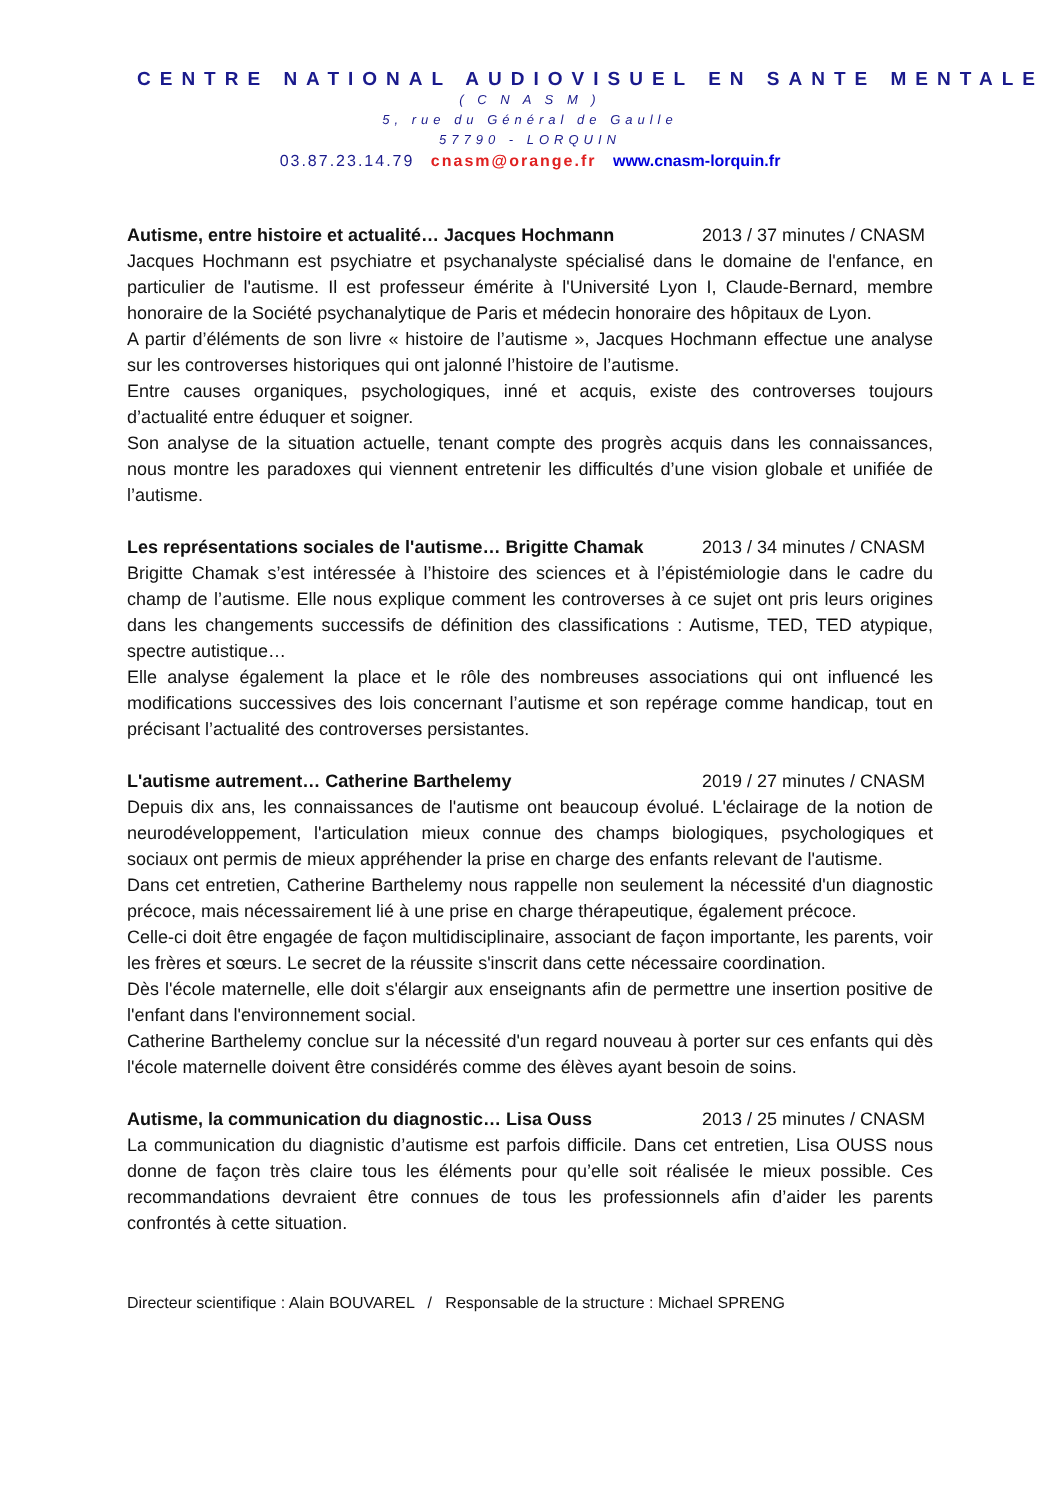CENTRE NATIONAL AUDIOVISUEL EN SANTE MENTALE
( C N A S M )
5, rue du Général de Gaulle
57790 - LORQUIN
03.87.23.14.79 cnasm@orange.fr www.cnasm-lorquin.fr
Autisme, entre histoire et actualité… Jacques Hochmann 2013 / 37 minutes / CNASM
Jacques Hochmann est psychiatre et psychanalyste spécialisé dans le domaine de l'enfance, en particulier de l'autisme. Il est professeur émérite à l'Université Lyon I, Claude-Bernard, membre honoraire de la Société psychanalytique de Paris et médecin honoraire des hôpitaux de Lyon.
A partir d’éléments de son livre « histoire de l’autisme », Jacques Hochmann effectue une analyse sur les controverses historiques qui ont jalonné l’histoire de l’autisme.
Entre causes organiques, psychologiques, inné et acquis, existe des controverses toujours d’actualité entre éduquer et soigner.
Son analyse de la situation actuelle, tenant compte des progrès acquis dans les connaissances, nous montre les paradoxes qui viennent entretenir les difficultés d’une vision globale et unifiée de l’autisme.
Les représentations sociales de l'autisme… Brigitte Chamak 2013 / 34 minutes / CNASM
Brigitte Chamak s’est intéressée à l’histoire des sciences et à l’épistémiologie dans le cadre du champ de l’autisme. Elle nous explique comment les controverses à ce sujet ont pris leurs origines dans les changements successifs de définition des classifications : Autisme, TED, TED atypique, spectre autistique…
Elle analyse également la place et le rôle des nombreuses associations qui ont influencé les modifications successives des lois concernant l’autisme et son repérage comme handicap, tout en précisant l’actualité des controverses persistantes.
L'autisme autrement… Catherine Barthelemy 2019 / 27 minutes / CNASM
Depuis dix ans, les connaissances de l'autisme ont beaucoup évolué. L'éclairage de la notion de neurodéveloppement, l'articulation mieux connue des champs biologiques, psychologiques et sociaux ont permis de mieux appréhender la prise en charge des enfants relevant de l'autisme.
Dans cet entretien, Catherine Barthelemy nous rappelle non seulement la nécessité d'un diagnostic précoce, mais nécessairement lié à une prise en charge thérapeutique, également précoce.
Celle-ci doit être engagée de façon multidisciplinaire, associant de façon importante, les parents, voir les frères et sœurs. Le secret de la réussite s'inscrit dans cette nécessaire coordination.
Dès l'école maternelle, elle doit s'élargir aux enseignants afin de permettre une insertion positive de l'enfant dans l'environnement social.
Catherine Barthelemy conclue sur la nécessité d'un regard nouveau à porter sur ces enfants qui dès l'école maternelle doivent être considérés comme des élèves ayant besoin de soins.
Autisme, la communication du diagnostic… Lisa Ouss 2013 / 25 minutes / CNASM
La communication du diagnistic d’autisme est parfois difficile. Dans cet entretien, Lisa OUSS nous donne de façon très claire tous les éléments pour qu’elle soit réalisée le mieux possible. Ces recommandations devraient être connues de tous les professionnels afin d’aider les parents confrontés à cette situation.
Directeur scientifique : Alain BOUVAREL / Responsable de la structure : Michael SPRENG